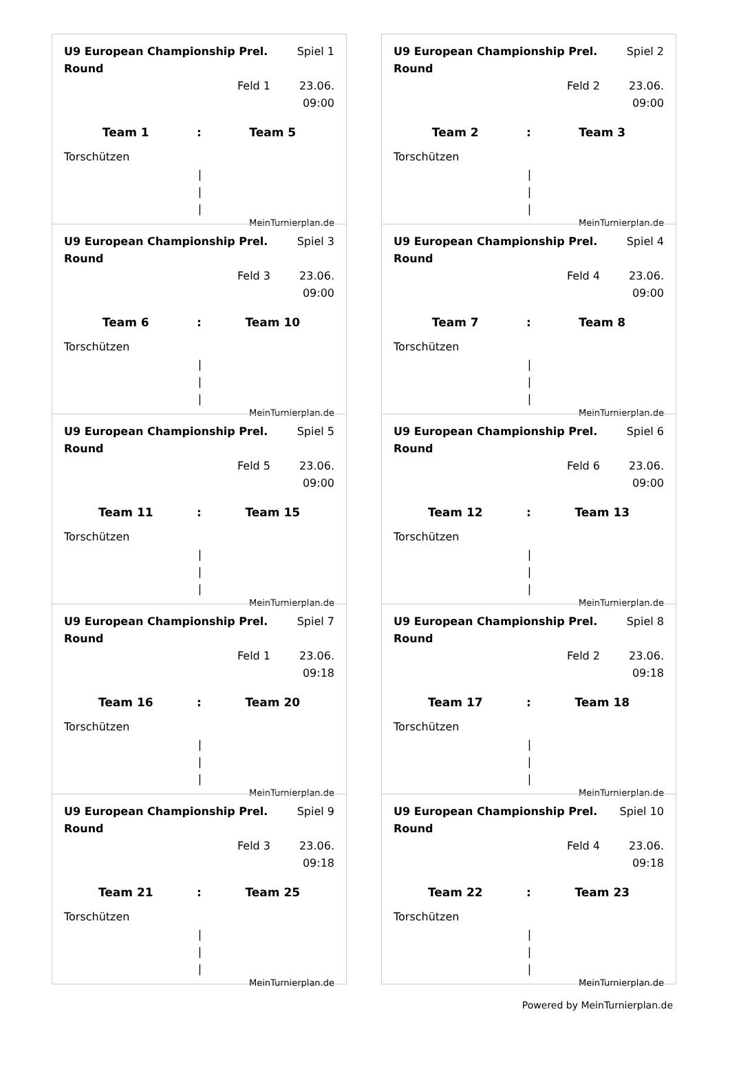U9 European Championship Prel. Round
Spiel 1
Feld 1 23.06. 09:00
Team 1 : Team 5
Torschützen
|
|
|
MeinTurnierplan.de
U9 European Championship Prel. Round
Spiel 2
Feld 2 23.06. 09:00
Team 2 : Team 3
Torschützen
|
|
|
MeinTurnierplan.de
U9 European Championship Prel. Round
Spiel 3
Feld 3 23.06. 09:00
Team 6 : Team 10
Torschützen
|
|
|
MeinTurnierplan.de
U9 European Championship Prel. Round
Spiel 4
Feld 4 23.06. 09:00
Team 7 : Team 8
Torschützen
|
|
|
MeinTurnierplan.de
U9 European Championship Prel. Round
Spiel 5
Feld 5 23.06. 09:00
Team 11 : Team 15
Torschützen
|
|
|
MeinTurnierplan.de
U9 European Championship Prel. Round
Spiel 6
Feld 6 23.06. 09:00
Team 12 : Team 13
Torschützen
|
|
|
MeinTurnierplan.de
U9 European Championship Prel. Round
Spiel 7
Feld 1 23.06. 09:18
Team 16 : Team 20
Torschützen
|
|
|
MeinTurnierplan.de
U9 European Championship Prel. Round
Spiel 8
Feld 2 23.06. 09:18
Team 17 : Team 18
Torschützen
|
|
|
MeinTurnierplan.de
U9 European Championship Prel. Round
Spiel 9
Feld 3 23.06. 09:18
Team 21 : Team 25
Torschützen
|
|
|
MeinTurnierplan.de
U9 European Championship Prel. Round
Spiel 10
Feld 4 23.06. 09:18
Team 22 : Team 23
Torschützen
|
|
|
MeinTurnierplan.de
Powered by MeinTurnierplan.de